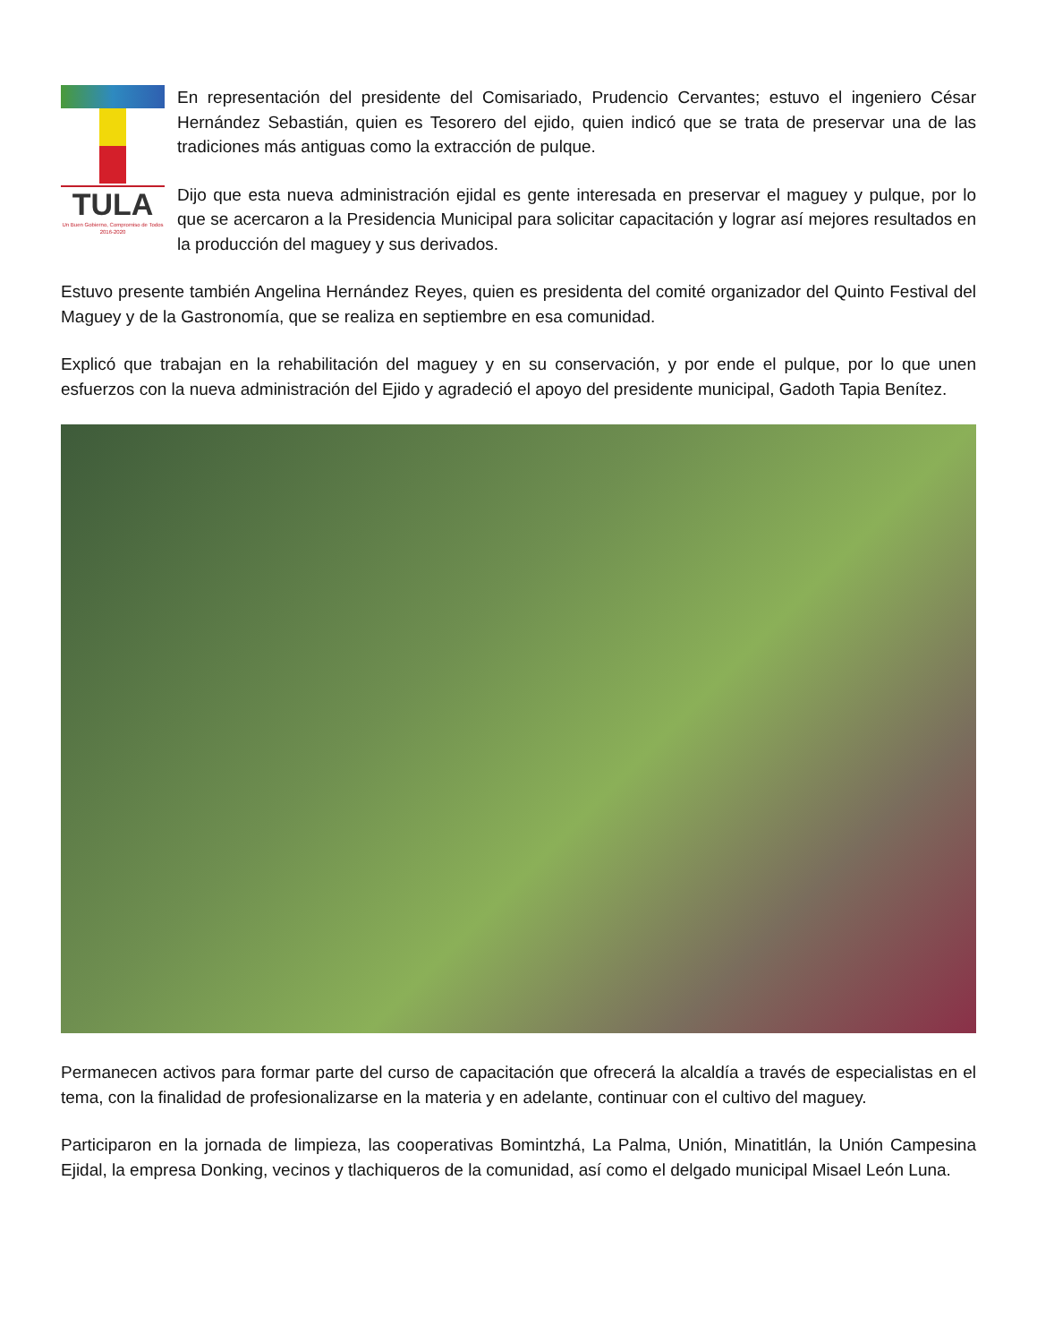TULA
Un Buen Gobierno, Compromiso de Todos
2016-2020
En representación del presidente del Comisariado, Prudencio Cervantes; estuvo el ingeniero César Hernández Sebastián, quien es Tesorero del ejido, quien indicó que se trata de preservar una de las tradiciones más antiguas como la extracción de pulque.
Dijo que esta nueva administración ejidal es gente interesada en preservar el maguey y pulque, por lo que se acercaron a la Presidencia Municipal para solicitar capacitación y lograr así mejores resultados en la producción del maguey y sus derivados.
Estuvo presente también Angelina Hernández Reyes, quien es presidenta del comité organizador del Quinto Festival del Maguey y de la Gastronomía, que se realiza en septiembre en esa comunidad.
Explicó que trabajan en la rehabilitación del maguey y en su conservación, y por ende el pulque, por lo que unen esfuerzos con la nueva administración del Ejido y agradeció el apoyo del presidente municipal, Gadoth Tapia Benítez.
Permanecen activos para formar parte del curso de capacitación que ofrecerá la alcaldía a través de especialistas en el tema, con la finalidad de profesionalizarse en la materia y en adelante, continuar con el cultivo del maguey.
Participaron en la jornada de limpieza, las cooperativas Bomintzhá, La Palma, Unión, Minatitlán, la Unión Campesina Ejidal, la empresa Donking, vecinos y tlachiqueros de la comunidad, así como el delgado municipal Misael León Luna.